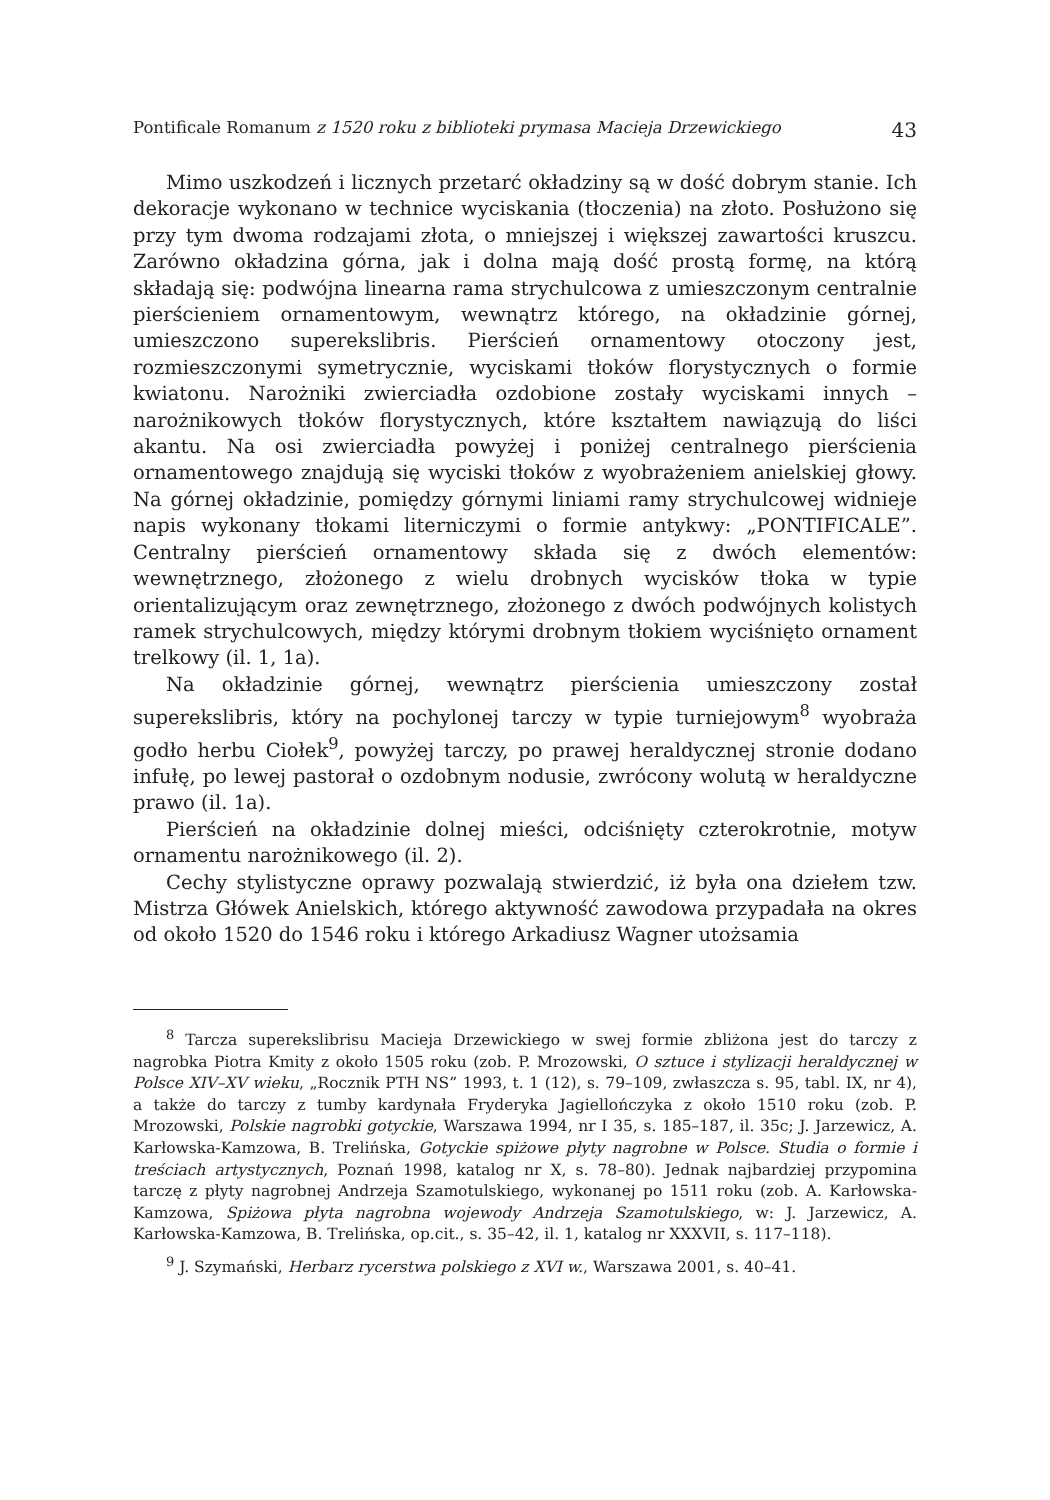Pontificale Romanum z 1520 roku z biblioteki prymasa Macieja Drzewickiego 43
Mimo uszkodzeń i licznych przetarć okładziny są w dość dobrym stanie. Ich dekoracje wykonano w technice wyciskania (tłoczenia) na złoto. Posłużono się przy tym dwoma rodzajami złota, o mniejszej i większej zawartości kruszcu. Zarówno okładzina górna, jak i dolna mają dość prostą formę, na którą składają się: podwójna linearna rama strychulcowa z umieszczonym centralnie pierścieniem ornamentowym, wewnątrz którego, na okładzinie górnej, umieszczono superekslibris. Pierścień ornamentowy otoczony jest, rozmieszczonymi symetrycznie, wyciskami tłoków florystycznych o formie kwiatonu. Narożniki zwierciadła ozdobione zostały wyciskami innych – narożnikowych tłoków florystycznych, które kształtem nawiązują do liści akantu. Na osi zwierciadła powyżej i poniżej centralnego pierścienia ornamentowego znajdują się wyciski tłoków z wyobrażeniem anielskiej głowy. Na górnej okładzinie, pomiędzy górnymi liniami ramy strychulcowej widnieje napis wykonany tłokami literniczymi o formie antykwy: „PONTIFICALE”. Centralny pierścień ornamentowy składa się z dwóch elementów: wewnętrznego, złożonego z wielu drobnych wycisków tłoka w typie orientalizującym oraz zewnętrznego, złożonego z dwóch podwójnych kolistych ramek strychulcowych, między którymi drobnym tłokiem wyciśnięto ornament trelkowy (il. 1, 1a).
Na okładzinie górnej, wewnątrz pierścienia umieszczony został superekslibris, który na pochylonej tarczy w typie turniejowym<sup>8</sup> wyobraża godło herbu Ciołek<sup>9</sup>, powyżej tarczy, po prawej heraldycznej stronie dodano infułę, po lewej pastorał o ozdobnym nodusie, zwrócony wolutą w heraldyczne prawo (il. 1a).
Pierścień na okładzinie dolnej mieści, odciśnięty czterokrotnie, motyw ornamentu narożnikowego (il. 2).
Cechy stylistyczne oprawy pozwalają stwierdzić, iż była ona dziełem tzw. Mistrza Główek Anielskich, którego aktywność zawodowa przypadała na okres od około 1520 do 1546 roku i którego Arkadiusz Wagner utożsamia
<sup>8</sup> Tarcza superekslibrisu Macieja Drzewickiego w swej formie zbliżona jest do tarczy z nagrobka Piotra Kmity z około 1505 roku (zob. P. Mrozowski, O sztuce i stylizacji heraldycznej w Polsce XIV–XV wieku, „Rocznik PTH NS” 1993, t. 1 (12), s. 79–109, zwłaszcza s. 95, tabl. IX, nr 4), a także do tarczy z tumby kardynała Fryderyka Jagiellończyka z około 1510 roku (zob. P. Mrozowski, Polskie nagrobki gotyckie, Warszawa 1994, nr I 35, s. 185–187, il. 35c; J. Jarzewicz, A. Karłowska-Kamzowa, B. Trelińska, Gotyckie spiżowe płyty nagrobne w Polsce. Studia o formie i treściach artystycznych, Poznań 1998, katalog nr X, s. 78–80). Jednak najbardziej przypomina tarczę z płyty nagrobnej Andrzeja Szamotulskiego, wykonanej po 1511 roku (zob. A. Karłowska-Kamzowa, Spiżowa płyta nagrobna wojewody Andrzeja Szamotulskiego, w: J. Jarzewicz, A. Karłowska-Kamzowa, B. Trelińska, op.cit., s. 35–42, il. 1, katalog nr XXXVII, s. 117–118).
<sup>9</sup> J. Szymański, Herbarz rycerstwa polskiego z XVI w., Warszawa 2001, s. 40–41.